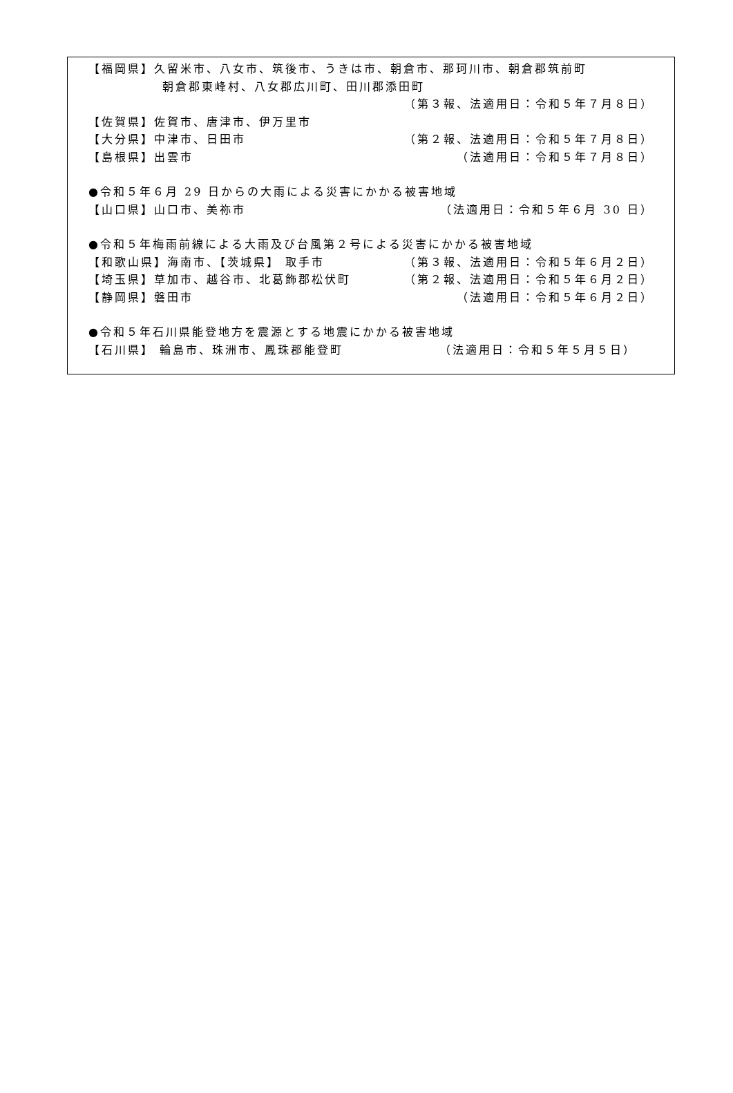【福岡県】久留米市、八女市、筑後市、うきは市、朝倉市、那珂川市、朝倉郡筑前町
朝倉郡東峰村、八女郡広川町、田川郡添田町
（第３報、法適用日：令和５年７月８日）
【佐賀県】佐賀市、唐津市、伊万里市
【大分県】中津市、日田市 （第２報、法適用日：令和５年７月８日）
【島根県】出雲市 （法適用日：令和５年７月８日）
●令和５年６月 29 日からの大雨による災害にかかる被害地域
【山口県】山口市、美祢市 （法適用日：令和５年６月 30 日）
●令和５年梅雨前線による大雨及び台風第２号による災害にかかる被害地域
【和歌山県】海南市、【茨城県】 取手市 （第３報、法適用日：令和５年６月２日）
【埼玉県】草加市、越谷市、北葛飾郡松伏町 （第２報、法適用日：令和５年６月２日）
【静岡県】磐田市 （法適用日：令和５年６月２日）
●令和５年石川県能登地方を震源とする地震にかかる被害地域
【石川県】 輪島市、珠洲市、鳳珠郡能登町 （法適用日：令和５年５月５日）